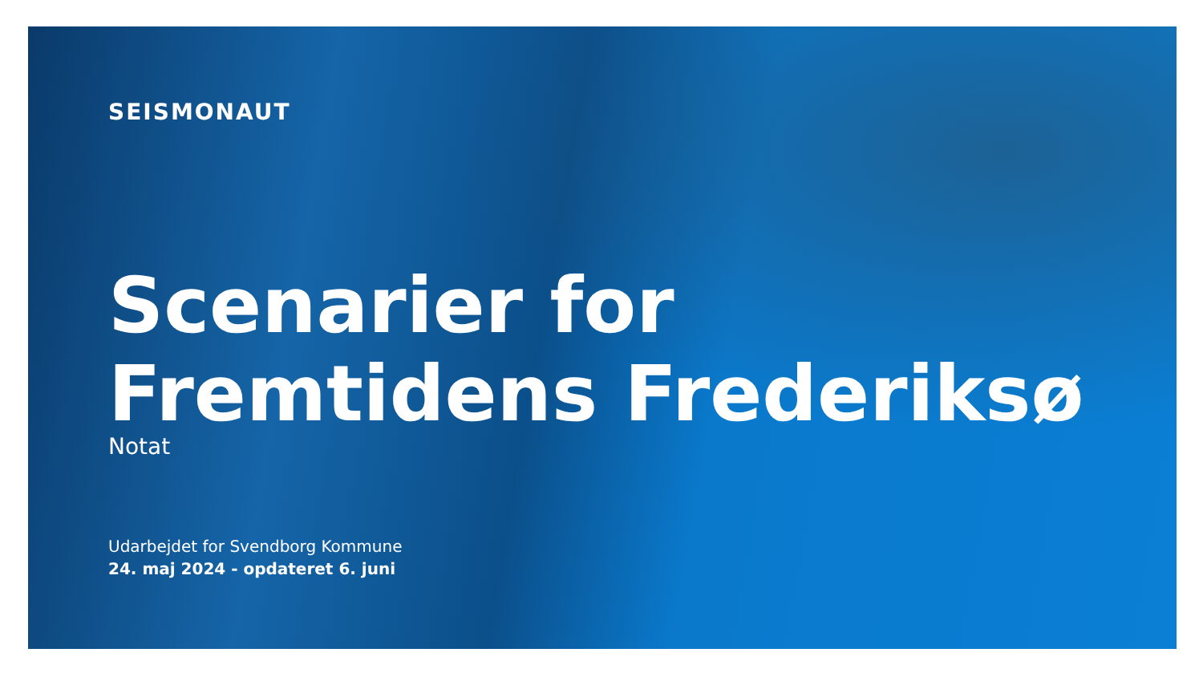SEISMONAUT
Scenarier for
Fremtidens Frederiksø
Notat
Udarbejdet for Svendborg Kommune
24. maj 2024 - opdateret 6. juni